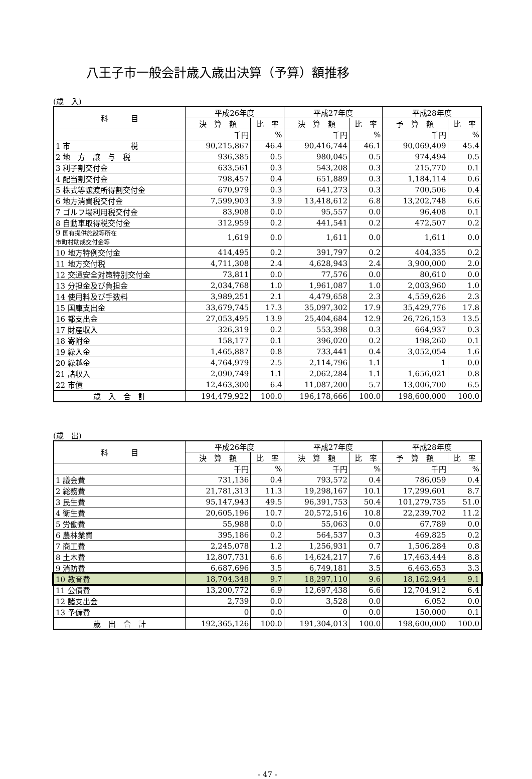八王子市一般会計歳入歳出決算（予算）額推移
(歳　入)
| 科 目 | 平成26年度 | | 平成27年度 | | 平成28年度 | |
| --- | --- | --- | --- | --- | --- | --- |
| | 決 算 額 | 比 率 | 決 算 額 | 比 率 | 予 算 額 | 比 率 |
| | 千円 | % | 千円 | % | 千円 | % |
| 1 市 税 | 90,215,867 | 46.4 | 90,416,744 | 46.1 | 90,069,409 | 45.4 |
| 2 地 方 譲 与 税 | 936,385 | 0.5 | 980,045 | 0.5 | 974,494 | 0.5 |
| 3 利子割交付金 | 633,561 | 0.3 | 543,208 | 0.3 | 215,770 | 0.1 |
| 4 配当割交付金 | 798,457 | 0.4 | 651,889 | 0.3 | 1,184,114 | 0.6 |
| 5 株式等譲渡所得割交付金 | 670,979 | 0.3 | 641,273 | 0.3 | 700,506 | 0.4 |
| 6 地方消費税交付金 | 7,599,903 | 3.9 | 13,418,612 | 6.8 | 13,202,748 | 6.6 |
| 7 ゴルフ場利用税交付金 | 83,908 | 0.0 | 95,557 | 0.0 | 96,408 | 0.1 |
| 8 自動車取得税交付金 | 312,959 | 0.2 | 441,541 | 0.2 | 472,507 | 0.2 |
| 9 国有提供施設等所在 市町村助成交付金等 | 1,619 | 0.0 | 1,611 | 0.0 | 1,611 | 0.0 |
| 10 地方特例交付金 | 414,495 | 0.2 | 391,797 | 0.2 | 404,335 | 0.2 |
| 11 地方交付税 | 4,711,308 | 2.4 | 4,628,943 | 2.4 | 3,900,000 | 2.0 |
| 12 交通安全対策特別交付金 | 73,811 | 0.0 | 77,576 | 0.0 | 80,610 | 0.0 |
| 13 分担金及び負担金 | 2,034,768 | 1.0 | 1,961,087 | 1.0 | 2,003,960 | 1.0 |
| 14 使用料及び手数料 | 3,989,251 | 2.1 | 4,479,658 | 2.3 | 4,559,626 | 2.3 |
| 15 国庫支出金 | 33,679,745 | 17.3 | 35,097,302 | 17.9 | 35,429,776 | 17.8 |
| 16 都支出金 | 27,053,495 | 13.9 | 25,404,684 | 12.9 | 26,726,153 | 13.5 |
| 17 財産収入 | 326,319 | 0.2 | 553,398 | 0.3 | 664,937 | 0.3 |
| 18 寄附金 | 158,177 | 0.1 | 396,020 | 0.2 | 198,260 | 0.1 |
| 19 繰入金 | 1,465,887 | 0.8 | 733,441 | 0.4 | 3,052,054 | 1.6 |
| 20 繰越金 | 4,764,979 | 2.5 | 2,114,796 | 1.1 | 1 | 0.0 |
| 21 諸収入 | 2,090,749 | 1.1 | 2,062,284 | 1.1 | 1,656,021 | 0.8 |
| 22 市債 | 12,463,300 | 6.4 | 11,087,200 | 5.7 | 13,006,700 | 6.5 |
| 歳 入 合 計 | 194,479,922 | 100.0 | 196,178,666 | 100.0 | 198,600,000 | 100.0 |
(歳　出)
| 科 目 | 平成26年度 | | 平成27年度 | | 平成28年度 | |
| --- | --- | --- | --- | --- | --- | --- |
| | 決 算 額 | 比 率 | 決 算 額 | 比 率 | 予 算 額 | 比 率 |
| | 千円 | % | 千円 | % | 千円 | % |
| 1 議会費 | 731,136 | 0.4 | 793,572 | 0.4 | 786,059 | 0.4 |
| 2 総務費 | 21,781,313 | 11.3 | 19,298,167 | 10.1 | 17,299,601 | 8.7 |
| 3 民生費 | 95,147,943 | 49.5 | 96,391,753 | 50.4 | 101,279,735 | 51.0 |
| 4 衛生費 | 20,605,196 | 10.7 | 20,572,516 | 10.8 | 22,239,702 | 11.2 |
| 5 労働費 | 55,988 | 0.0 | 55,063 | 0.0 | 67,789 | 0.0 |
| 6 農林業費 | 395,186 | 0.2 | 564,537 | 0.3 | 469,825 | 0.2 |
| 7 商工費 | 2,245,078 | 1.2 | 1,256,931 | 0.7 | 1,506,284 | 0.8 |
| 8 土木費 | 12,807,731 | 6.6 | 14,624,217 | 7.6 | 17,463,444 | 8.8 |
| 9 消防費 | 6,687,696 | 3.5 | 6,749,181 | 3.5 | 6,463,653 | 3.3 |
| 10 教育費 | 18,704,348 | 9.7 | 18,297,110 | 9.6 | 18,162,944 | 9.1 |
| 11 公債費 | 13,200,772 | 6.9 | 12,697,438 | 6.6 | 12,704,912 | 6.4 |
| 12 諸支出金 | 2,739 | 0.0 | 3,528 | 0.0 | 6,052 | 0.0 |
| 13 予備費 | 0 | 0.0 | 0 | 0.0 | 150,000 | 0.1 |
| 歳 出 合 計 | 192,365,126 | 100.0 | 191,304,013 | 100.0 | 198,600,000 | 100.0 |
- 47 -